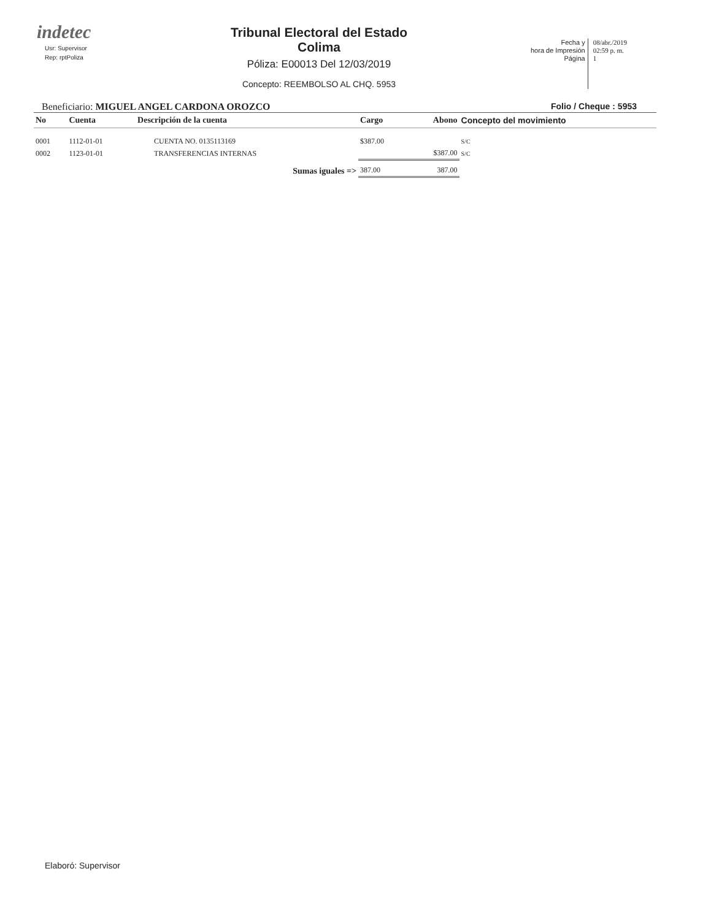indetec
Usr: Supervisor
Rep: rptPoliza
Tribunal Electoral del Estado
Colima
Póliza: E00013 Del 12/03/2019
Concepto: REEMBOLSO AL CHQ. 5953
Fecha y
hora de Impresión
Página
08/abr./2019
02:59 p. m.
1
Beneficiario: MIGUEL ANGEL CARDONA OROZCO Folio / Cheque : 5953
| No | Cuenta | Descripción de la cuenta | Cargo | Abono | Concepto del movimiento |
| --- | --- | --- | --- | --- | --- |
| 0001 | 1112-01-01 | CUENTA NO. 0135113169 | $387.00 | | S/C |
| 0002 | 1123-01-01 | TRANSFERENCIAS INTERNAS | | $387.00 | S/C |
| | | Sumas iguales => | 387.00 | 387.00 | |
Elaboró: Supervisor